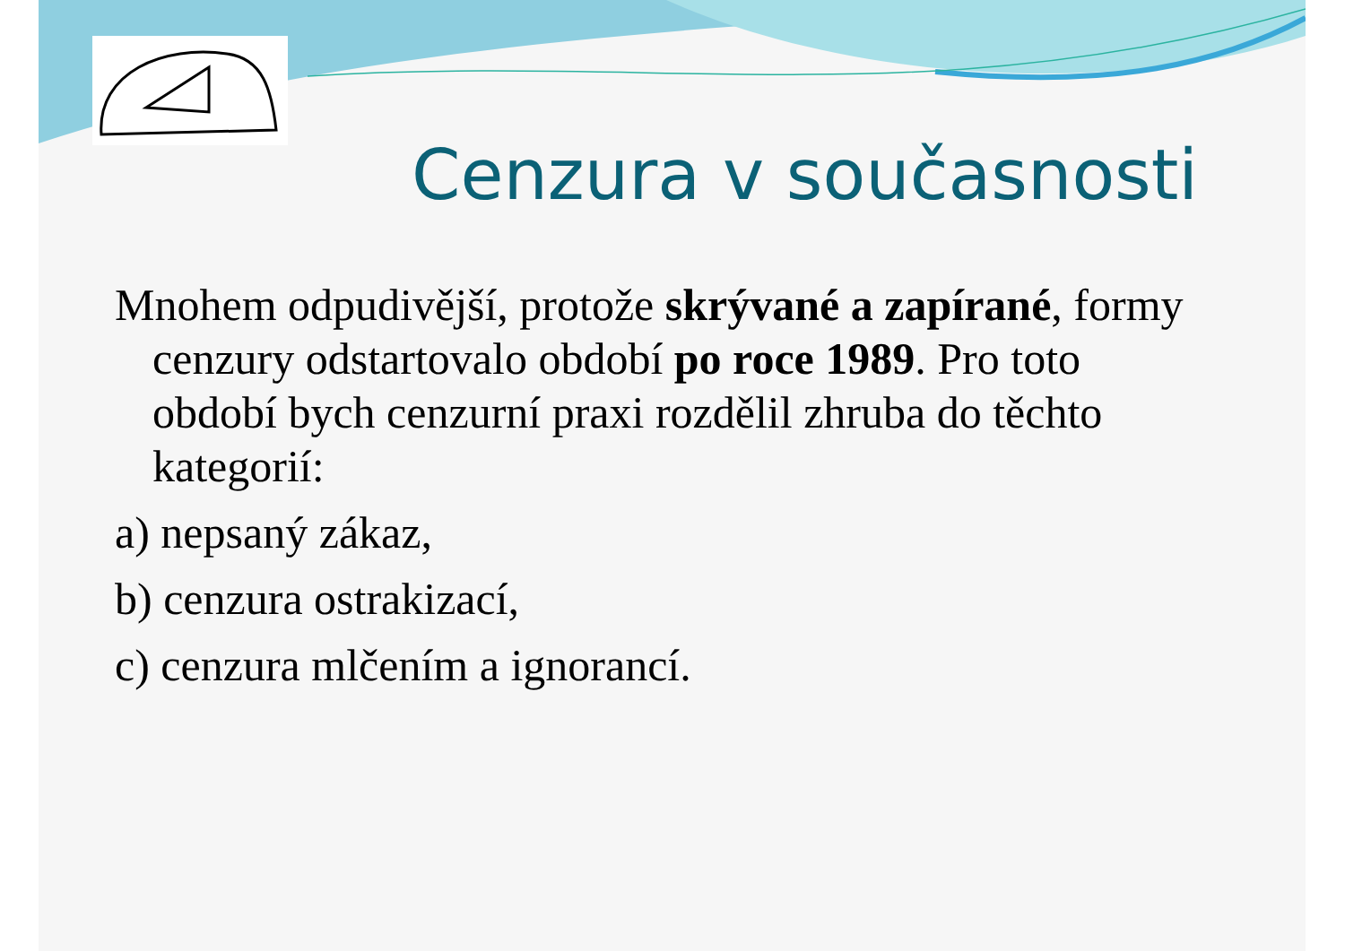Cenzura v současnosti
Mnohem odpudivější, protože skrývané a zapírané, formy cenzury odstartovalo období po roce 1989. Pro toto období bych cenzurní praxi rozdělil zhruba do těchto kategorií:
a) nepsaný zákaz,
b) cenzura ostrakizací,
c) cenzura mlčením a ignorancí.